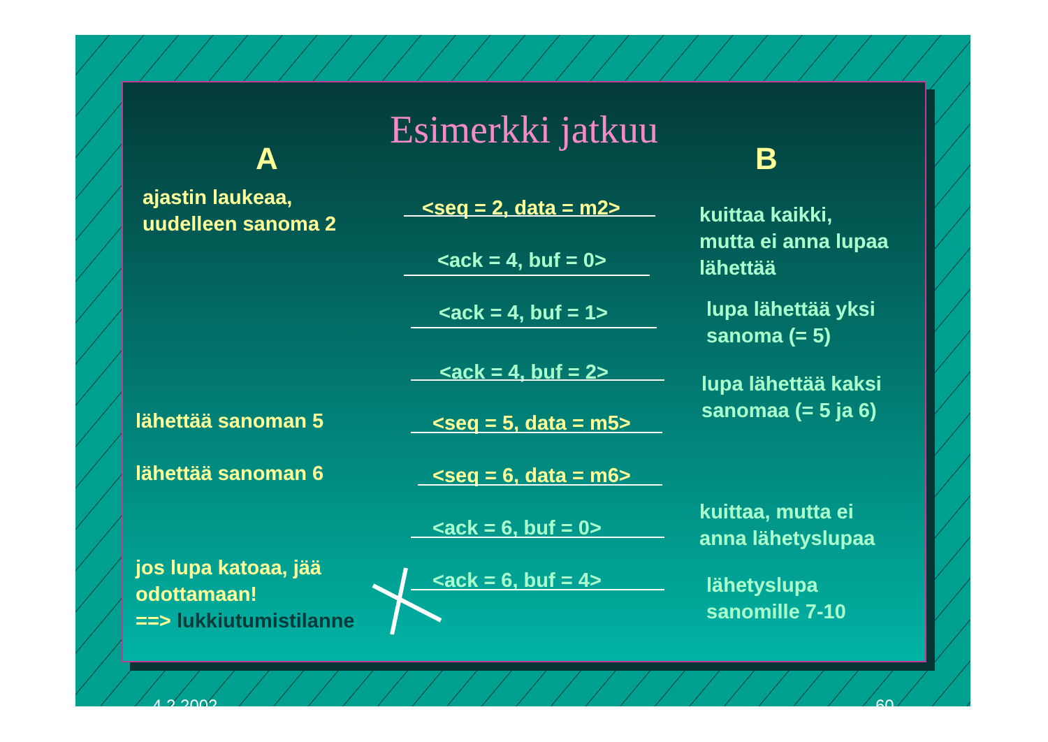Esimerkki jatkuu
A B
ajastin laukeaa,
uudelleen sanoma 2
<seq = 2, data = m2>
kuittaa kaikki,
mutta ei anna lupaa
lähettää
<ack = 4, buf = 0>
<ack = 4, buf = 1>
lupa lähettää yksi
sanoma (= 5)
<ack = 4, buf = 2>
lupa lähettää kaksi
sanomaa (= 5 ja 6)
lähettää sanoman 5 <seq = 5, data = m5>
lähettää sanoman 6 <seq = 6, data = m6>
<ack = 6, buf = 0>
kuittaa, mutta ei
anna lähetyslupaa
jos lupa katoaa, jää
odottamaan!
==> lukkiutumistilanne
<ack = 6, buf = 4>
lähetyslupa
sanomille 7-10
4.2.2002 60